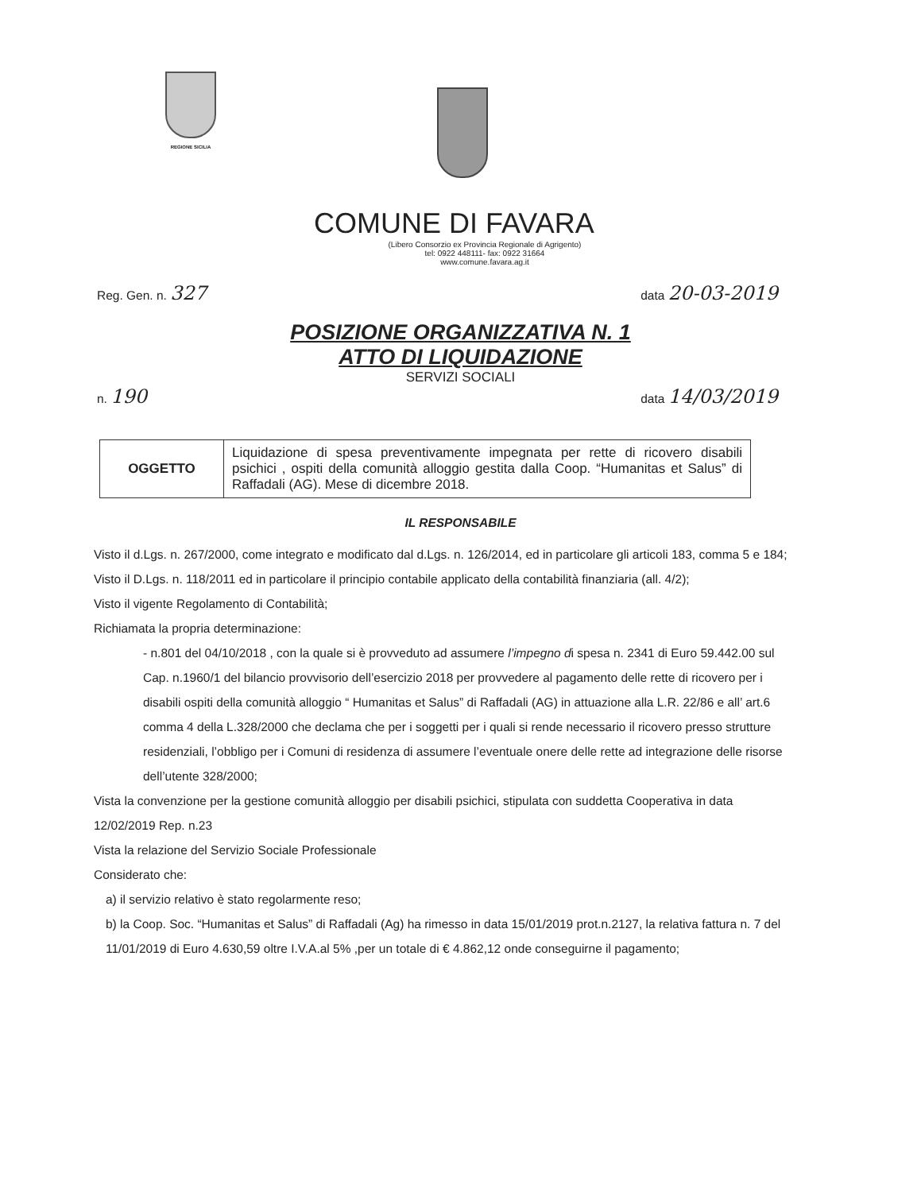REGIONE SICILIA
COMUNE DI FAVARA
(Libero Consorzio ex Provincia Regionale di Agrigento)
tel: 0922 448111- fax: 0922 31664
www.comune.favara.ag.it
Reg. Gen. n. 327 data 20-03-2019
POSIZIONE ORGANIZZATIVA N. 1
ATTO DI LIQUIDAZIONE
SERVIZI SOCIALI
n. 190 data 14/03/2019
| OGGETTO | Liquidazione di spesa preventivamente impegnata per rette di ricovero disabili psichici , ospiti della comunità alloggio gestita dalla Coop. “Humanitas et Salus” di Raffadali (AG). Mese di dicembre 2018. |
IL RESPONSABILE
Visto il d.Lgs. n. 267/2000, come integrato e modificato dal d.Lgs. n. 126/2014, ed in particolare gli articoli 183, comma 5 e 184;
Visto il D.Lgs. n. 118/2011 ed in particolare il principio contabile applicato della contabilità finanziaria (all. 4/2);
Visto il vigente Regolamento di Contabilità;
Richiamata la propria determinazione:
- n.801 del 04/10/2018 , con la quale si è provveduto ad assumere l’impegno di spesa n. 2341 di Euro 59.442.00 sul Cap. n.1960/1 del bilancio provvisorio dell’esercizio 2018 per provvedere al pagamento delle rette di ricovero per i disabili ospiti della comunità alloggio “ Humanitas et Salus” di Raffadali (AG) in attuazione alla L.R. 22/86 e all’ art.6 comma 4 della L.328/2000 che declama che per i soggetti per i quali si rende necessario il ricovero presso strutture residenziali, l’obbligo per i Comuni di residenza di assumere l’eventuale onere delle rette ad integrazione delle risorse dell’utente 328/2000;
Vista la convenzione per la gestione comunità alloggio per disabili psichici, stipulata con suddetta Cooperativa in data 12/02/2019 Rep. n.23
Vista la relazione del Servizio Sociale Professionale
Considerato che:
a) il servizio relativo è stato regolarmente reso;
b) la Coop. Soc. “Humanitas et Salus” di Raffadali (Ag) ha rimesso in data 15/01/2019 prot.n.2127, la relativa fattura n. 7 del 11/01/2019 di Euro 4.630,59 oltre I.V.A.al 5% ,per un totale di € 4.862,12 onde conseguirne il pagamento;